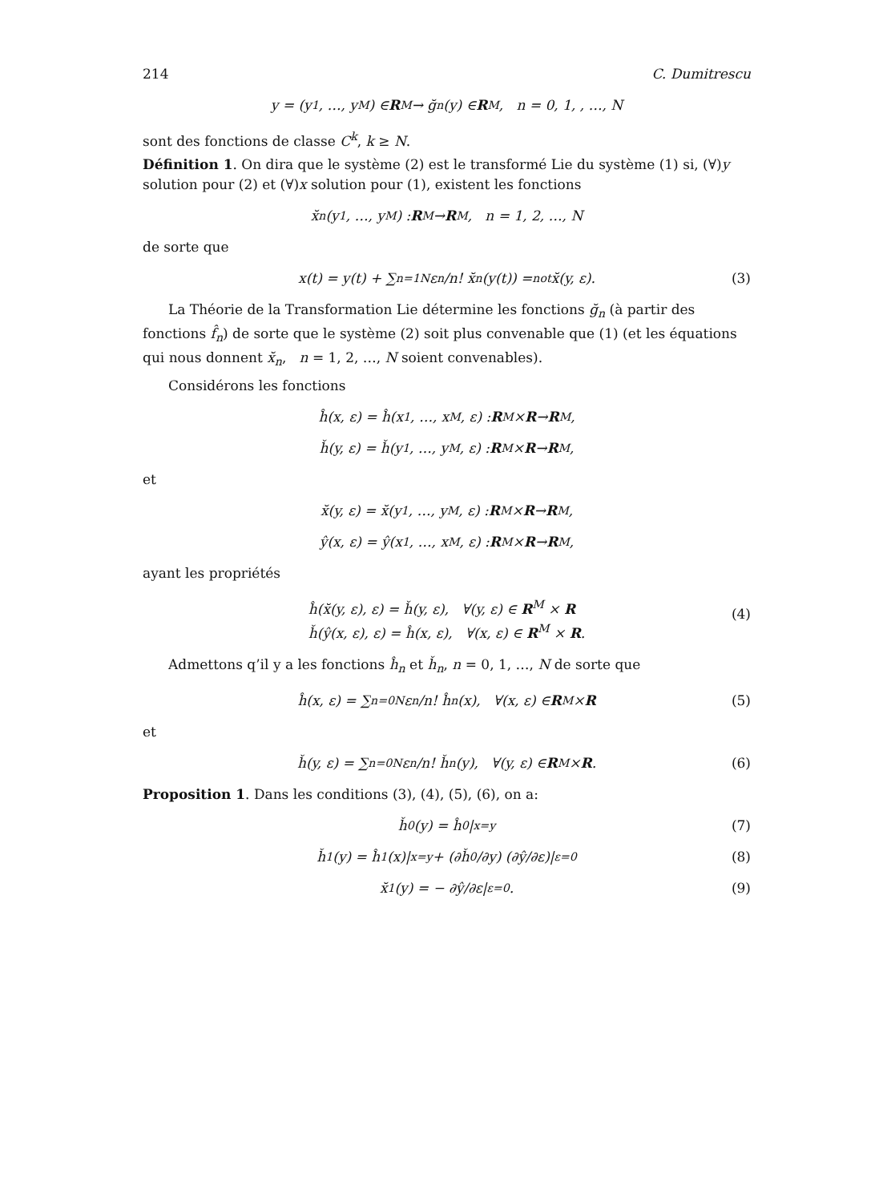214 C. Dumitrescu
y = (y<sub>1</sub>, …, y<sub>M</sub>) ∈ R<sup>M</sup> → ğ<sub>n</sub>(y) ∈ R<sup>M</sup>, n = 0, 1, , …, N
sont des fonctions de classe C<sup>k</sup>, k ≥ N.
Définition 1. On dira que le système (2) est le transformé Lie du système (1) si, (∀)y solution pour (2) et (∀)x solution pour (1), existent les fonctions
x̆<sub>n</sub>(y<sub>1</sub>, …, y<sub>M</sub>) : R<sup>M</sup> → R<sup>M</sup>, n = 1, 2, …, N
de sorte que
x(t) = y(t) + ∑<sub>n=1</sub><sup>N</sup> ε<sup>n</sup>/n! x̆<sub>n</sub>(y(t)) =<sup>not</sup> x̆(y, ε). (3)
La Théorie de la Transformation Lie détermine les fonctions ğ<sub>n</sub> (à partir des fonctions f̂<sub>n</sub>) de sorte que le système (2) soit plus convenable que (1) (et les équations qui nous donnent x̆<sub>n</sub>, n = 1, 2, …, N soient convenables).
Considérons les fonctions
ĥ(x, ε) = ĥ(x<sub>1</sub>, …, x<sub>M</sub>, ε) : R<sup>M</sup> × R → R<sup>M</sup>,
ȟ(y, ε) = ȟ(y<sub>1</sub>, …, y<sub>M</sub>, ε) : R<sup>M</sup> × R → R<sup>M</sup>,
et
x̆(y, ε) = x̆(y<sub>1</sub>, …, y<sub>M</sub>, ε) : R<sup>M</sup> × R → R<sup>M</sup>,
ŷ(x, ε) = ŷ(x<sub>1</sub>, …, x<sub>M</sub>, ε) : R<sup>M</sup> × R → R<sup>M</sup>,
ayant les propriétés
ĥ(x̆(y, ε), ε) = ȟ(y, ε), ∀(y, ε) ∈ R<sup>M</sup> × R
ȟ(ŷ(x, ε), ε) = ĥ(x, ε), ∀(x, ε) ∈ R<sup>M</sup> × R.
(4)
Admettons q’il y a les fonctions ĥ<sub>n</sub> et ȟ<sub>n</sub>, n = 0, 1, …, N de sorte que
ĥ(x, ε) = ∑<sub>n=0</sub><sup>N</sup> ε<sup>n</sup>/n! ĥ<sub>n</sub>(x), ∀(x, ε) ∈ R<sup>M</sup> × R (5)
et
ȟ(y, ε) = ∑<sub>n=0</sub><sup>N</sup> ε<sup>n</sup>/n! ȟ<sub>n</sub>(y), ∀(y, ε) ∈ R<sup>M</sup> × R. (6)
Proposition 1. Dans les conditions (3), (4), (5), (6), on a:
ȟ<sub>0</sub>(y) = ĥ<sub>0</sub>|<sub>x=y</sub> (7)
ȟ<sub>1</sub>(y) = ĥ<sub>1</sub>(x)|<sub>x=y</sub> + (∂ȟ<sub>0</sub>/∂y) (∂ŷ/∂ε)|<sub>ε=0</sub> (8)
x̆<sub>1</sub>(y) = − ∂ŷ/∂ε|<sub>ε=0</sub> . (9)